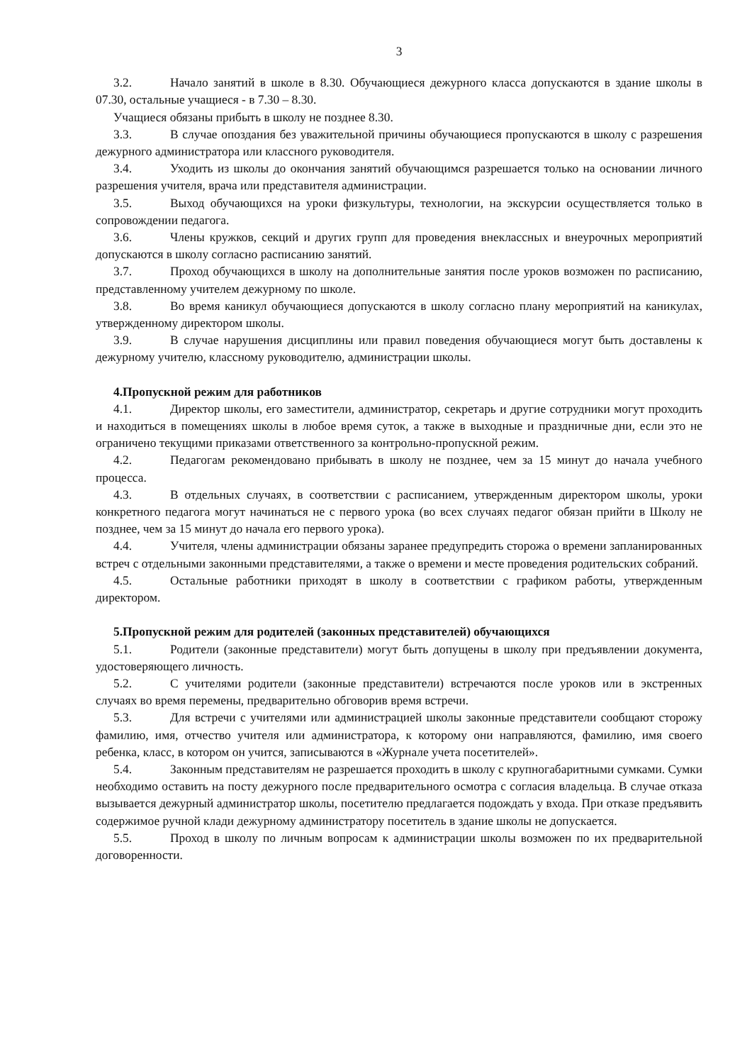3
3.2. Начало занятий в школе в 8.30. Обучающиеся дежурного класса допускаются в здание школы в 07.30, остальные учащиеся - в 7.30 – 8.30.
Учащиеся обязаны прибыть в школу не позднее 8.30.
3.3. В случае опоздания без уважительной причины обучающиеся пропускаются в школу с разрешения дежурного администратора или классного руководителя.
3.4. Уходить из школы до окончания занятий обучающимся разрешается только на основании личного разрешения учителя, врача или представителя администрации.
3.5. Выход обучающихся на уроки физкультуры, технологии, на экскурсии осуществляется только в сопровождении педагога.
3.6. Члены кружков, секций и других групп для проведения внеклассных и внеурочных мероприятий допускаются в школу согласно расписанию занятий.
3.7. Проход обучающихся в школу на дополнительные занятия после уроков возможен по расписанию, представленному учителем дежурному по школе.
3.8. Во время каникул обучающиеся допускаются в школу согласно плану мероприятий на каникулах, утвержденному директором школы.
3.9. В случае нарушения дисциплины или правил поведения обучающиеся могут быть доставлены к дежурному учителю, классному руководителю, администрации школы.
4.Пропускной режим для работников
4.1. Директор школы, его заместители, администратор, секретарь и другие сотрудники могут проходить и находиться в помещениях школы в любое время суток, а также в выходные и праздничные дни, если это не ограничено текущими приказами ответственного за контрольно-пропускной режим.
4.2. Педагогам рекомендовано прибывать в школу не позднее, чем за 15 минут до начала учебного процесса.
4.3. В отдельных случаях, в соответствии с расписанием, утвержденным директором школы, уроки конкретного педагога могут начинаться не с первого урока (во всех случаях педагог обязан прийти в Школу не позднее, чем за 15 минут до начала его первого урока).
4.4. Учителя, члены администрации обязаны заранее предупредить сторожа о времени запланированных встреч с отдельными законными представителями, а также о времени и месте проведения родительских собраний.
4.5. Остальные работники приходят в школу в соответствии с графиком работы, утвержденным директором.
5.Пропускной режим для родителей (законных представителей) обучающихся
5.1. Родители (законные представители) могут быть допущены в школу при предъявлении документа, удостоверяющего личность.
5.2. С учителями родители (законные представители) встречаются после уроков или в экстренных случаях во время перемены, предварительно обговорив время встречи.
5.3. Для встречи с учителями или администрацией школы законные представители сообщают сторожу фамилию, имя, отчество учителя или администратора, к которому они направляются, фамилию, имя своего ребенка, класс, в котором он учится, записываются в «Журнале учета посетителей».
5.4. Законным представителям не разрешается проходить в школу с крупногабаритными сумками. Сумки необходимо оставить на посту дежурного после предварительного осмотра с согласия владельца. В случае отказа вызывается дежурный администратор школы, посетителю предлагается подождать у входа. При отказе предъявить содержимое ручной клади дежурному администратору посетитель в здание школы не допускается.
5.5. Проход в школу по личным вопросам к администрации школы возможен по их предварительной договоренности.